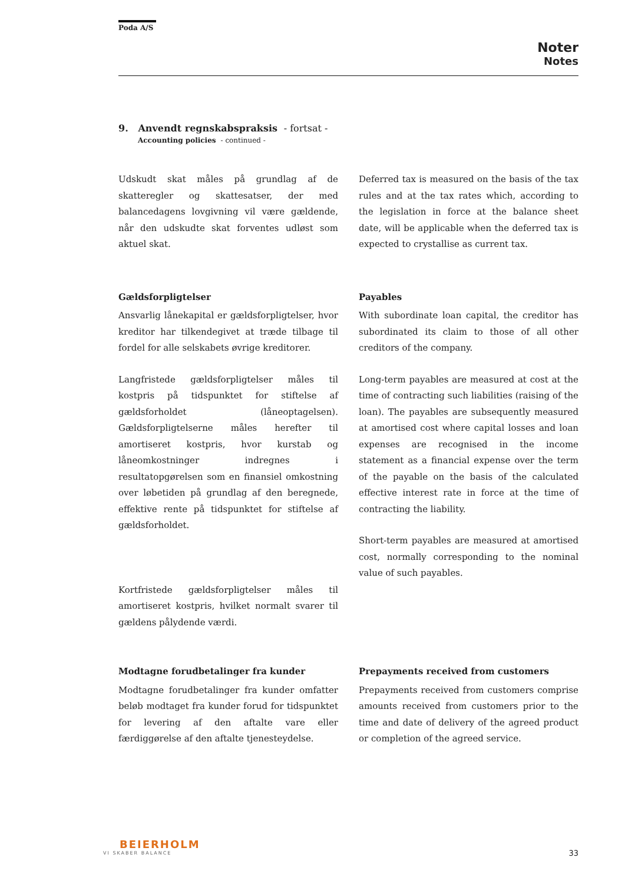Poda A/S
Noter
Notes
9. Anvendt regnskabspraksis - fortsat -
Accounting policies - continued -
Udskudt skat måles på grundlag af de skatteregler og skattesatser, der med balancedagens lovgivning vil være gældende, når den udskudte skat forventes udløst som aktuel skat.
Deferred tax is measured on the basis of the tax rules and at the tax rates which, according to the legislation in force at the balance sheet date, will be applicable when the deferred tax is expected to crystallise as current tax.
Gældsforpligtelser
Ansvarlig lånekapital er gældsforpligtelser, hvor kreditor har tilkendegivet at træde tilbage til fordel for alle selskabets øvrige kreditorer.
Langfristede gældsforpligtelser måles til kostpris på tidspunktet for stiftelse af gældsforholdet (låneoptagelsen). Gældsforpligtelserne måles herefter til amortiseret kostpris, hvor kurstab og låneomkostninger indregnes i resultatopgørelsen som en finansiel omkostning over løbetiden på grundlag af den beregnede, effektive rente på tidspunktet for stiftelse af gældsforholdet.
Kortfristede gældsforpligtelser måles til amortiseret kostpris, hvilket normalt svarer til gældens pålydende værdi.
Payables
With subordinate loan capital, the creditor has subordinated its claim to those of all other creditors of the company.
Long-term payables are measured at cost at the time of contracting such liabilities (raising of the loan). The payables are subsequently measured at amortised cost where capital losses and loan expenses are recognised in the income statement as a financial expense over the term of the payable on the basis of the calculated effective interest rate in force at the time of contracting the liability.
Short-term payables are measured at amortised cost, normally corresponding to the nominal value of such payables.
Modtagne forudbetalinger fra kunder
Modtagne forudbetalinger fra kunder omfatter beløb modtaget fra kunder forud for tidspunktet for levering af den aftalte vare eller færdiggørelse af den aftalte tjenesteydelse.
Prepayments received from customers
Prepayments received from customers comprise amounts received from customers prior to the time and date of delivery of the agreed product or completion of the agreed service.
BEIERHOLM
VI SKABER BALANCE
33